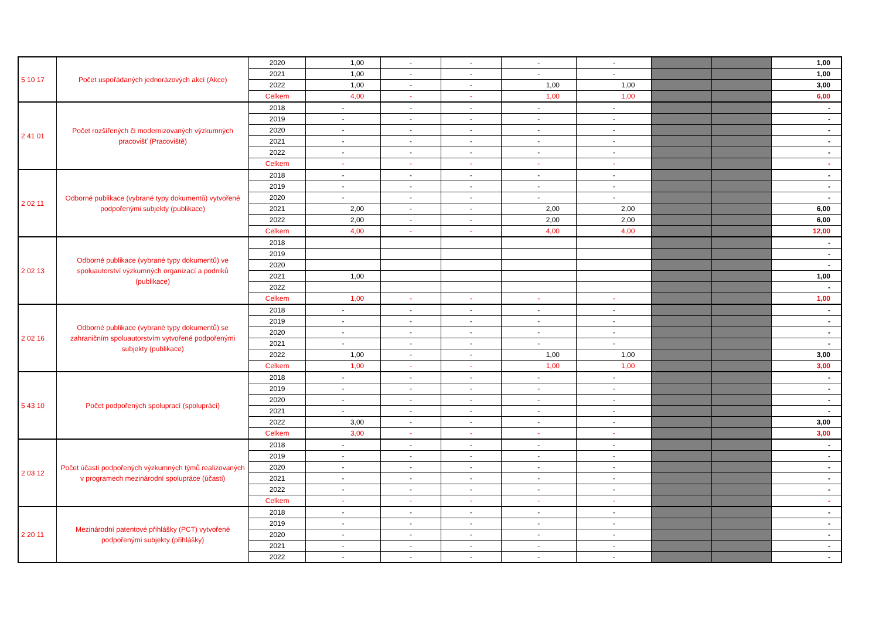| 5 10 17 | Počet uspořádaných jednorázových akcí (Akce) | 2020 | 1,00 | - | - | - | - | | | 1,00 |
| | | 2021 | 1,00 | - | - | - | - | | | 1,00 |
| | | 2022 | 1,00 | - | - | 1,00 | 1,00 | | | 3,00 |
| | | Celkem | 4,00 | - | - | 1,00 | 1,00 | | | 6,00 |
| 2 41 01 | Počet rozšířených či modernizovaných výzkumných pracovišť (Pracoviště) | 2018 | - | - | - | - | - | | | - |
| | | 2019 | - | - | - | - | - | | | - |
| | | 2020 | - | - | - | - | - | | | - |
| | | 2021 | - | - | - | - | - | | | - |
| | | 2022 | - | - | - | - | - | | | - |
| | | Celkem | - | - | - | - | - | | | - |
| 2 02 11 | Odborné publikace (vybrané typy dokumentů) vytvořené podpořenými subjekty (publikace) | 2018 | - | - | - | - | - | | | - |
| | | 2019 | - | - | - | - | - | | | - |
| | | 2020 | - | - | - | - | - | | | - |
| | | 2021 | 2,00 | - | - | 2,00 | 2,00 | | | 6,00 |
| | | 2022 | 2,00 | - | - | 2,00 | 2,00 | | | 6,00 |
| | | Celkem | 4,00 | - | - | 4,00 | 4,00 | | | 12,00 |
| 2 02 13 | Odborné publikace (vybrané typy dokumentů) ve spoluautorství výzkumných organizací a podniků (publikace) | 2018 | | | | | | | | - |
| | | 2019 | | | | | | | | - |
| | | 2020 | | | | | | | | - |
| | | 2021 | 1,00 | | | | | | | 1,00 |
| | | 2022 | | | | | | | | - |
| | | Celkem | 1,00 | - | - | - | - | | | 1,00 |
| 2 02 16 | Odborné publikace (vybrané typy dokumentů) se zahraničním spoluautorstvím vytvořené podpořenými subjekty (publikace) | 2018 | - | - | - | - | - | | | - |
| | | 2019 | - | - | - | - | - | | | - |
| | | 2020 | - | - | - | - | - | | | - |
| | | 2021 | - | - | - | - | - | | | - |
| | | 2022 | 1,00 | - | - | 1,00 | 1,00 | | | 3,00 |
| | | Celkem | 1,00 | - | - | 1,00 | 1,00 | | | 3,00 |
| 5 43 10 | Počet podpořených spoluprací (spoluprácí) | 2018 | - | - | - | - | - | | | - |
| | | 2019 | - | - | - | - | - | | | - |
| | | 2020 | - | - | - | - | - | | | - |
| | | 2021 | - | - | - | - | - | | | - |
| | | 2022 | 3,00 | - | - | - | - | | | 3,00 |
| | | Celkem | 3,00 | - | - | - | - | | | 3,00 |
| 2 03 12 | Počet účastí podpořených výzkumných týmů realizovaných v programech mezinárodní spolupráce (účasti) | 2018 | - | - | - | - | - | | | - |
| | | 2019 | - | - | - | - | - | | | - |
| | | 2020 | - | - | - | - | - | | | - |
| | | 2021 | - | - | - | - | - | | | - |
| | | 2022 | - | - | - | - | - | | | - |
| | | Celkem | - | - | - | - | - | | | - |
| 2 20 11 | Mezinárodní patentové přihlášky (PCT) vytvořené podpořenými subjekty (přihlášky) | 2018 | - | - | - | - | - | | | - |
| | | 2019 | - | - | - | - | - | | | - |
| | | 2020 | - | - | - | - | - | | | - |
| | | 2021 | - | - | - | - | - | | | - |
| | | 2022 | - | - | - | - | - | | | - |